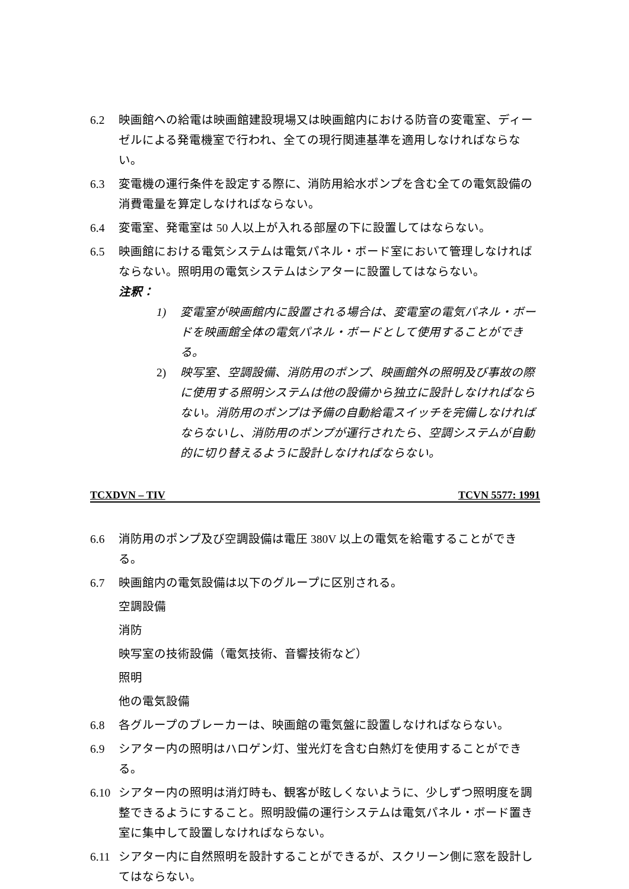6.2 映画館への給電は映画館建設現場又は映画館内における防音の変電室、ディーゼルによる発電機室で行われ、全ての現行関連基準を適用しなければならない。
6.3 変電機の運行条件を設定する際に、消防用給水ポンプを含む全ての電気設備の消費電量を算定しなければならない。
6.4 変電室、発電室は 50 人以上が入れる部屋の下に設置してはならない。
6.5 映画館における電気システムは電気パネル・ボード室において管理しなければならない。照明用の電気システムはシアターに設置してはならない。
注釈：
1) 変電室が映画館内に設置される場合は、変電室の電気パネル・ボードを映画館全体の電気パネル・ボードとして使用することができる。
2) 映写室、空調設備、消防用のポンプ、映画館外の照明及び事故の際に使用する照明システムは他の設備から独立に設計しなければならない。消防用のポンプは予備の自動給電スイッチを完備しなければならないし、消防用のポンプが運行されたら、空調システムが自動的に切り替えるように設計しなければならない。
TCXDVN – TIV TCVN 5577: 1991
6.6 消防用のポンプ及び空調設備は電圧 380V 以上の電気を給電することができる。
6.7 映画館内の電気設備は以下のグループに区別される。
空調設備
消防
映写室の技術設備（電気技術、音響技術など）
照明
他の電気設備
6.8 各グループのブレーカーは、映画館の電気盤に設置しなければならない。
6.9 シアター内の照明はハロゲン灯、蛍光灯を含む白熱灯を使用することができる。
6.10 シアター内の照明は消灯時も、観客が眩しくないように、少しずつ照明度を調整できるようにすること。照明設備の運行システムは電気パネル・ボード置き室に集中して設置しなければならない。
6.11 シアター内に自然照明を設計することができるが、スクリーン側に窓を設計してはならない。